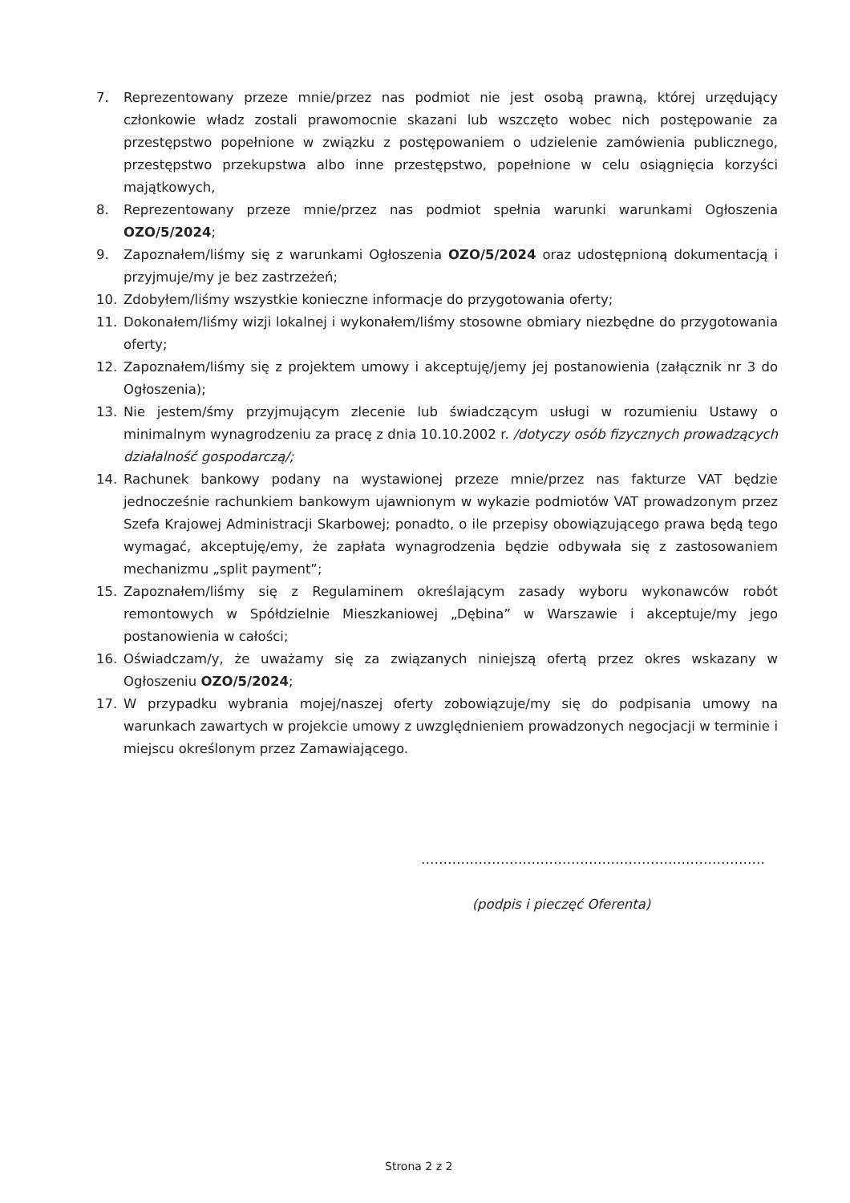7. Reprezentowany przeze mnie/przez nas podmiot nie jest osobą prawną, której urzędujący członkowie władz zostali prawomocnie skazani lub wszczęto wobec nich postępowanie za przestępstwo popełnione w związku z postępowaniem o udzielenie zamówienia publicznego, przestępstwo przekupstwa albo inne przestępstwo, popełnione w celu osiągnięcia korzyści majątkowych,
8. Reprezentowany przeze mnie/przez nas podmiot spełnia warunki warunkami Ogłoszenia OZO/5/2024;
9. Zapoznałem/liśmy się z warunkami Ogłoszenia OZO/5/2024 oraz udostępnioną dokumentacją i przyjmuje/my je bez zastrzeżeń;
10. Zdobyłem/liśmy wszystkie konieczne informacje do przygotowania oferty;
11. Dokonałem/liśmy wizji lokalnej i wykonałem/liśmy stosowne obmiary niezbędne do przygotowania oferty;
12. Zapoznałem/liśmy się z projektem umowy i akceptuję/jemy jej postanowienia (załącznik nr 3 do Ogłoszenia);
13. Nie jestem/śmy przyjmującym zlecenie lub świadczącym usługi w rozumieniu Ustawy o minimalnym wynagrodzeniu za pracę z dnia 10.10.2002 r. /dotyczy osób fizycznych prowadzących działalność gospodarczą/;
14. Rachunek bankowy podany na wystawionej przeze mnie/przez nas fakturze VAT będzie jednocześnie rachunkiem bankowym ujawnionym w wykazie podmiotów VAT prowadzonym przez Szefa Krajowej Administracji Skarbowej; ponadto, o ile przepisy obowiązującego prawa będą tego wymagać, akceptuję/emy, że zapłata wynagrodzenia będzie odbywała się z zastosowaniem mechanizmu „split payment”;
15. Zapoznałem/liśmy się z Regulaminem określającym zasady wyboru wykonawców robót remontowych w Spółdzielnie Mieszkaniowej „Dębina” w Warszawie i akceptuje/my jego postanowienia w całości;
16. Oświadczam/y, że uważamy się za związanych niniejszą ofertą przez okres wskazany w Ogłoszeniu OZO/5/2024;
17. W przypadku wybrania mojej/naszej oferty zobowiązuje/my się do podpisania umowy na warunkach zawartych w projekcie umowy z uwzględnieniem prowadzonych negocjacji w terminie i miejscu określonym przez Zamawiającego.
……………………………………………………………………
(podpis i pieczęć Oferenta)
Strona 2 z 2